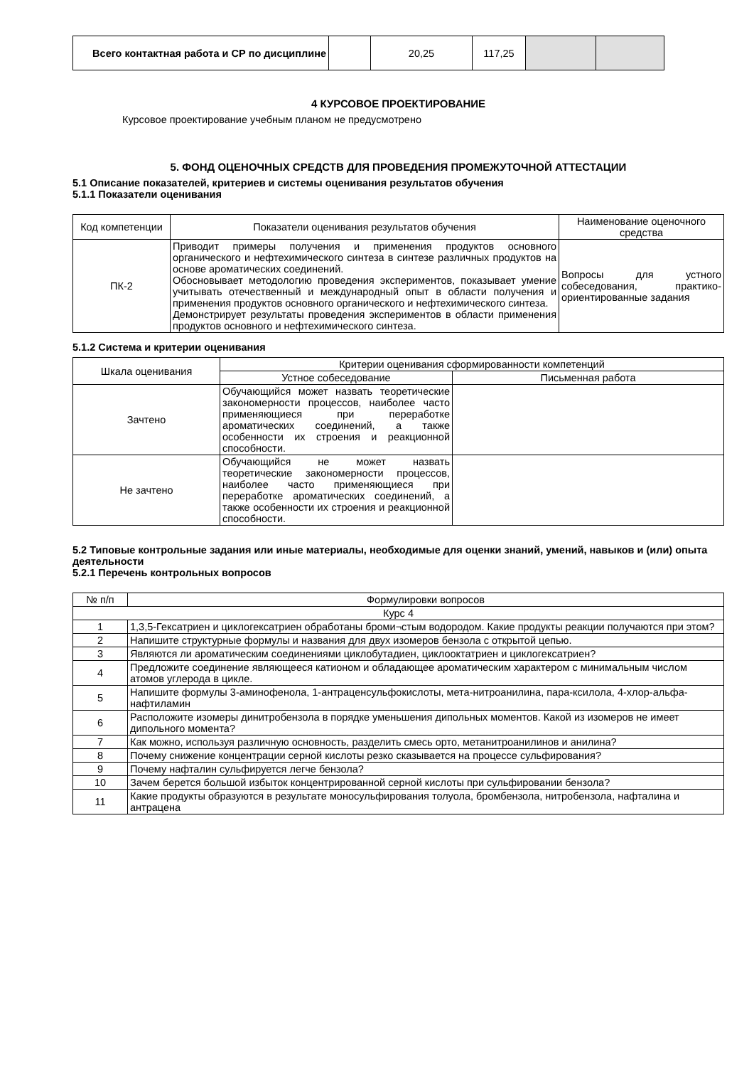| Всего контактная работа и СР по дисциплине | | 20,25 | 117,25 | | |
4 КУРСОВОЕ ПРОЕКТИРОВАНИЕ
Курсовое проектирование учебным планом не предусмотрено
5. ФОНД ОЦЕНОЧНЫХ СРЕДСТВ ДЛЯ ПРОВЕДЕНИЯ ПРОМЕЖУТОЧНОЙ АТТЕСТАЦИИ
5.1 Описание показателей, критериев и системы оценивания результатов обучения
5.1.1 Показатели оценивания
| Код компетенции | Показатели оценивания результатов обучения | Наименование оценочного средства |
| ПК-2 | Приводит примеры получения и применения продуктов основного органического и нефтехимического синтеза в синтезе различных продуктов на основе ароматических соединений. Обосновывает методологию проведения экспериментов, показывает умение учитывать отечественный и международный опыт в области получения и применения продуктов основного органического и нефтехимического синтеза. Демонстрирует результаты проведения экспериментов в области применения продуктов основного и нефтехимического синтеза. | Вопросы для устного собеседования, практико-ориентированные задания |
5.1.2 Система и критерии оценивания
| Шкала оценивания | Критерии оценивания сформированности компетенций | |
| | Устное собеседование | Письменная работа |
| Зачтено | Обучающийся может назвать теоретические закономерности процессов, наиболее часто применяющиеся при переработке ароматических соединений, а также особенности их строения и реакционной способности. | |
| Не зачтено | Обучающийся не может назвать теоретические закономерности процессов, наиболее часто применяющиеся при переработке ароматических соединений, а также особенности их строения и реакционной способности. | |
5.2 Типовые контрольные задания или иные материалы, необходимые для оценки знаний, умений, навыков и (или) опыта деятельности
5.2.1 Перечень контрольных вопросов
| № п/п | Формулировки вопросов |
| Курс 4 | |
| 1 | 1,3,5-Гексатриен и циклогексатриен обработаны броми¬стым водородом. Какие продукты реакции получаются при этом? |
| 2 | Напишите структурные формулы и названия для двух изомеров бензола с открытой цепью. |
| 3 | Являются ли ароматическим соединениями циклобутадиен, циклооктатриен и циклогексатриен? |
| 4 | Предложите соединение являющееся катионом и обладающее ароматическим характером с минимальным числом атомов углерода в цикле. |
| 5 | Напишите формулы 3-аминофенола, 1-антраценсульфокислоты, мета-нитроанилина, пара-ксилола, 4-хлор-альфа-нафтиламин |
| 6 | Расположите изомеры динитробензола в порядке уменьшения дипольных моментов. Какой из изомеров не имеет дипольного момента? |
| 7 | Как можно, используя различную основность, разделить смесь орто, метанитроанилинов и анилина? |
| 8 | Почему снижение концентрации серной кислоты резко сказывается на процессе сульфирования? |
| 9 | Почему нафталин сульфируется легче бензола? |
| 10 | Зачем берется большой избыток концентрированной серной кислоты при сульфировании бензола? |
| 11 | Какие продукты образуются в результате моносульфирования толуола, бромбензола, нитробензола, нафталина и антрацена |